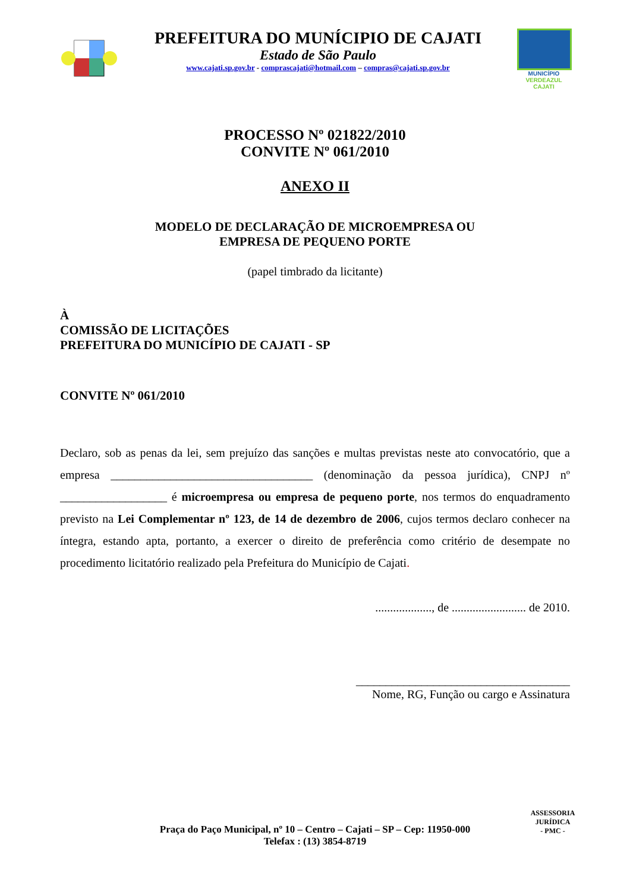PREFEITURA DO MUNÍCIPIO DE CAJATI
Estado de São Paulo
www.cajati.sp.gov.br - comprascajati@hotmail.com – compras@cajati.sp.gov.br
MUNICÍPIO
VERDEAZUL
CAJATI
PROCESSO Nº 021822/2010
CONVITE Nº 061/2010
ANEXO II
MODELO DE DECLARAÇÃO DE MICROEMPRESA OU
EMPRESA DE PEQUENO PORTE
(papel timbrado da licitante)
À
COMISSÃO DE LICITAÇÕES
PREFEITURA DO MUNICÍPIO DE CAJATI - SP
CONVITE Nº 061/2010
Declaro, sob as penas da lei, sem prejuízo das sanções e multas previstas neste ato convocatório, que a empresa __________________________________ (denominação da pessoa jurídica), CNPJ nº __________________ é microempresa ou empresa de pequeno porte, nos termos do enquadramento previsto na Lei Complementar nº 123, de 14 de dezembro de 2006, cujos termos declaro conhecer na íntegra, estando apta, portanto, a exercer o direito de preferência como critério de desempate no procedimento licitatório realizado pela Prefeitura do Município de Cajati.
..................., de ......................... de 2010.
____________________________________
Nome, RG, Função ou cargo e Assinatura
Praça do Paço Municipal, nº 10 – Centro – Cajati – SP – Cep: 11950-000
Telefax : (13) 3854-8719
ASSESSORIA JURÍDICA
- PMC -